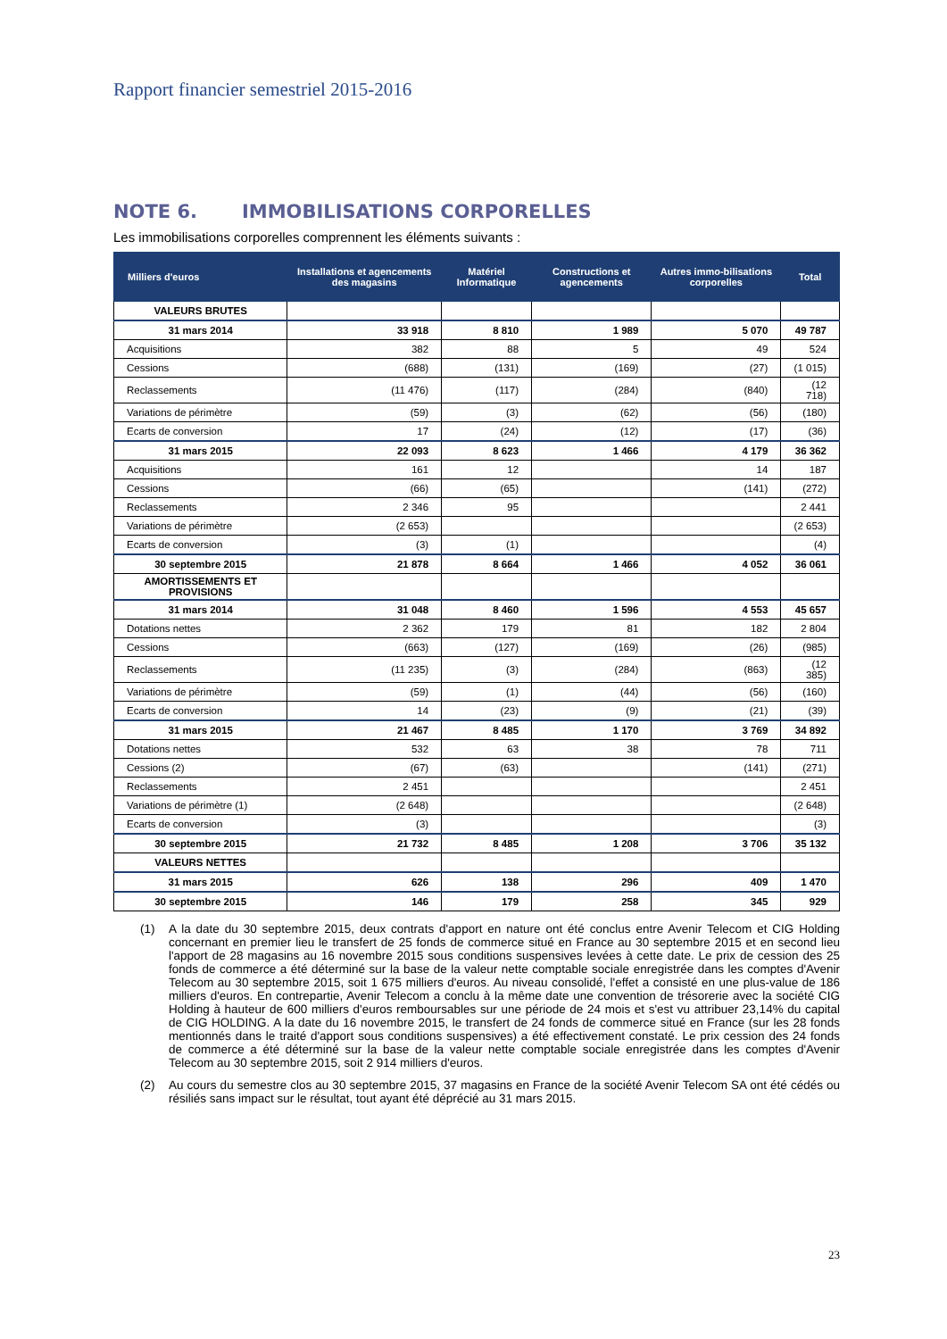Rapport financier semestriel 2015-2016
NOTE 6. IMMOBILISATIONS CORPORELLES
Les immobilisations corporelles comprennent les éléments suivants :
| Milliers d'euros | Installations et agencements des magasins | Matériel Informatique | Constructions et agencements | Autres immo-bilisations corporelles | Total |
| --- | --- | --- | --- | --- | --- |
| VALEURS BRUTES | | | | | |
| 31 mars 2014 | 33 918 | 8 810 | 1 989 | 5 070 | 49 787 |
| Acquisitions | 382 | 88 | 5 | 49 | 524 |
| Cessions | (688) | (131) | (169) | (27) | (1 015) |
| Reclassements | (11 476) | (117) | (284) | (840) | (12 718) |
| Variations de périmètre | (59) | (3) | (62) | (56) | (180) |
| Ecarts de conversion | 17 | (24) | (12) | (17) | (36) |
| 31 mars 2015 | 22 093 | 8 623 | 1 466 | 4 179 | 36 362 |
| Acquisitions | 161 | 12 | | 14 | 187 |
| Cessions | (66) | (65) | | (141) | (272) |
| Reclassements | 2 346 | 95 | | | 2 441 |
| Variations de périmètre | (2 653) | | | | (2 653) |
| Ecarts de conversion | (3) | (1) | | | (4) |
| 30 septembre 2015 | 21 878 | 8 664 | 1 466 | 4 052 | 36 061 |
| AMORTISSEMENTS ET PROVISIONS | | | | | |
| 31 mars 2014 | 31 048 | 8 460 | 1 596 | 4 553 | 45 657 |
| Dotations nettes | 2 362 | 179 | 81 | 182 | 2 804 |
| Cessions | (663) | (127) | (169) | (26) | (985) |
| Reclassements | (11 235) | (3) | (284) | (863) | (12 385) |
| Variations de périmètre | (59) | (1) | (44) | (56) | (160) |
| Ecarts de conversion | 14 | (23) | (9) | (21) | (39) |
| 31 mars 2015 | 21 467 | 8 485 | 1 170 | 3 769 | 34 892 |
| Dotations nettes | 532 | 63 | 38 | 78 | 711 |
| Cessions (2) | (67) | (63) | | (141) | (271) |
| Reclassements | 2 451 | | | | 2 451 |
| Variations de périmètre (1) | (2 648) | | | | (2 648) |
| Ecarts de conversion | (3) | | | | (3) |
| 30 septembre 2015 | 21 732 | 8 485 | 1 208 | 3 706 | 35 132 |
| VALEURS NETTES | | | | | |
| 31 mars 2015 | 626 | 138 | 296 | 409 | 1 470 |
| 30 septembre 2015 | 146 | 179 | 258 | 345 | 929 |
(1) A la date du 30 septembre 2015, deux contrats d'apport en nature ont été conclus entre Avenir Telecom et CIG Holding concernant en premier lieu le transfert de 25 fonds de commerce situé en France au 30 septembre 2015 et en second lieu l'apport de 28 magasins au 16 novembre 2015 sous conditions suspensives levées à cette date. Le prix de cession des 25 fonds de commerce a été déterminé sur la base de la valeur nette comptable sociale enregistrée dans les comptes d'Avenir Telecom au 30 septembre 2015, soit 1 675 milliers d'euros. Au niveau consolidé, l'effet a consisté en une plus-value de 186 milliers d'euros. En contrepartie, Avenir Telecom a conclu à la même date une convention de trésorerie avec la société CIG Holding à hauteur de 600 milliers d'euros remboursables sur une période de 24 mois et s'est vu attribuer 23,14% du capital de CIG HOLDING. A la date du 16 novembre 2015, le transfert de 24 fonds de commerce situé en France (sur les 28 fonds mentionnés dans le traité d'apport sous conditions suspensives) a été effectivement constaté. Le prix cession des 24 fonds de commerce a été déterminé sur la base de la valeur nette comptable sociale enregistrée dans les comptes d'Avenir Telecom au 30 septembre 2015, soit 2 914 milliers d'euros.
(2) Au cours du semestre clos au 30 septembre 2015, 37 magasins en France de la société Avenir Telecom SA ont été cédés ou résiliés sans impact sur le résultat, tout ayant été déprécié au 31 mars 2015.
23